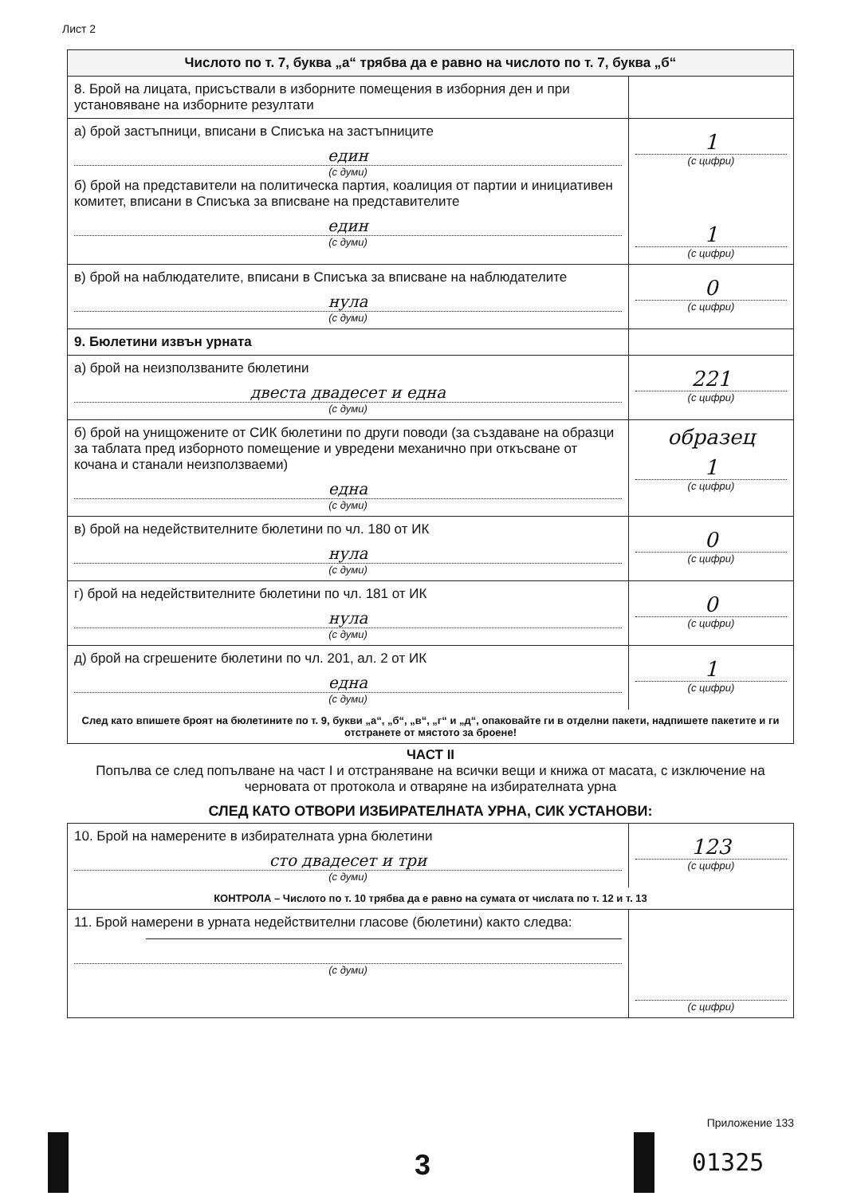Лист 2
| Числото по т. 7, буква „а“ трябва да е равно на числото по т. 7, буква „б“ | |
| 8. Брой на лицата, присъствали в изборните помещения в изборния ден и при установяване на изборните резултати | |
| а) брой застъпници, вписани в Списъка на застъпниците един (с думи) б) брой на представители на политическа партия, коалиция от партии и инициативен комитет, вписани в Списъка за вписване на представителите един (с думи) | 1 (с цифри) 1 (с цифри) |
| в) брой на наблюдателите, вписани в Списъка за вписване на наблюдателите нула (с думи) | 0 (с цифри) |
| 9. Бюлетини извън урната | |
| а) брой на неизползваните бюлетини двеста двадесет и една (с думи) | 221 (с цифри) |
| б) брой на унищожените от СИК бюлетини по други поводи (за създаване на образци за таблата пред изборното помещение и увредени механично при откъсване от кочана и станали неизползваеми) една (с думи) | образец 1 (с цифри) |
| в) брой на недействителните бюлетини по чл. 180 от ИК нула (с думи) | 0 (с цифри) |
| г) брой на недействителните бюлетини по чл. 181 от ИК нула (с думи) | 0 (с цифри) |
| д) брой на сгрешените бюлетини по чл. 201, ал. 2 от ИК една (с думи) | 1 (с цифри) |
| След като впишете броят на бюлетините по т. 9, букви „а“, „б“, „в“, „г“ и „д“, опаковайте ги в отделни пакети, надпишете пакетите и ги отстранете от мястото за броене! | |
| ЧАСТ II Попълва се след попълване на част I и отстраняване на всички вещи и книжа от масата, с изключение на черновата от протокола и отваряне на избирателната урна СЛЕД КАТО ОТВОРИ ИЗБИРАТЕЛНАТА УРНА, СИК УСТАНОВИ: | |
| 10. Брой на намерените в избирателната урна бюлетини сто двадесет и три (с думи) | 123 (с цифри) |
| КОНТРОЛА – Числото по т. 10 трябва да е равно на сумата от числата по т. 12 и т. 13 | |
| 11. Брой намерени в урната недействителни гласове (бюлетини) както следва: (с думи) | (с цифри) |
Приложение 133
3 01325